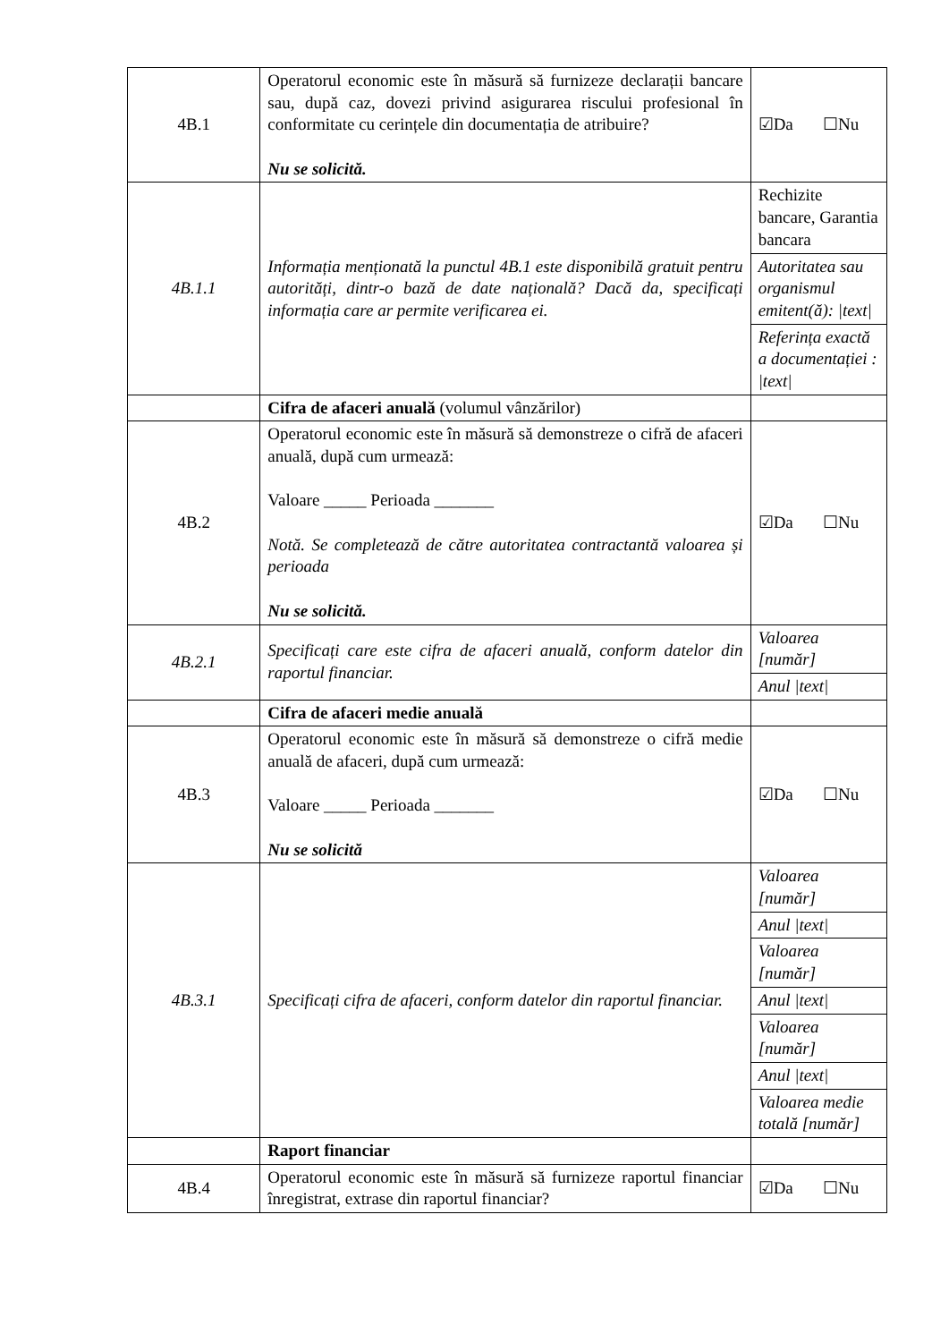| 4B.1 | Operatorul economic este în măsură să furnizeze declarații bancare sau, după caz, dovezi privind asigurarea riscului profesional în conformitate cu cerințele din documentația de atribuire? Nu se solicită. | ☑Da ☐Nu |
| 4B.1.1 | Informația menționată la punctul 4B.1 este disponibilă gratuit pentru autorități, dintr-o bază de date națională? Dacă da, specificați informația care ar permite verificarea ei. | / Rechizite bancare, Garantia bancara / / Autoritatea sau organismul emitent(ă): /text/ / / Referința exactă a documentației : /text/ / |
| | Cifra de afaceri anuală (volumul vânzărilor) | |
| 4B.2 | Operatorul economic este în măsură să demonstreze o cifră de afaceri anuală, după cum urmează: Valoare _____ Perioada _______ Notă. Se completează de către autoritatea contractantă valoarea și perioada Nu se solicită. | ☑Da ☐Nu |
| 4B.2.1 | Specificați care este cifra de afaceri anuală, conform datelor din raportul financiar. | / Valoarea [număr] / / Anul /text/ / |
| | Cifra de afaceri medie anuală | |
| 4B.3 | Operatorul economic este în măsură să demonstreze o cifră medie anuală de afaceri, după cum urmează: Valoare _____ Perioada _______ Nu se solicită | ☑Da ☐Nu |
| 4B.3.1 | Specificați cifra de afaceri, conform datelor din raportul financiar. | / Valoarea [număr] / / Anul /text/ / / Valoarea [număr] / / Anul /text/ / / Valoarea [număr] / / Anul /text/ / / Valoarea medie totală [număr] / |
| | Raport financiar | |
| 4B.4 | Operatorul economic este în măsură să furnizeze raportul financiar înregistrat, extrase din raportul financiar? | ☑Da ☐Nu |